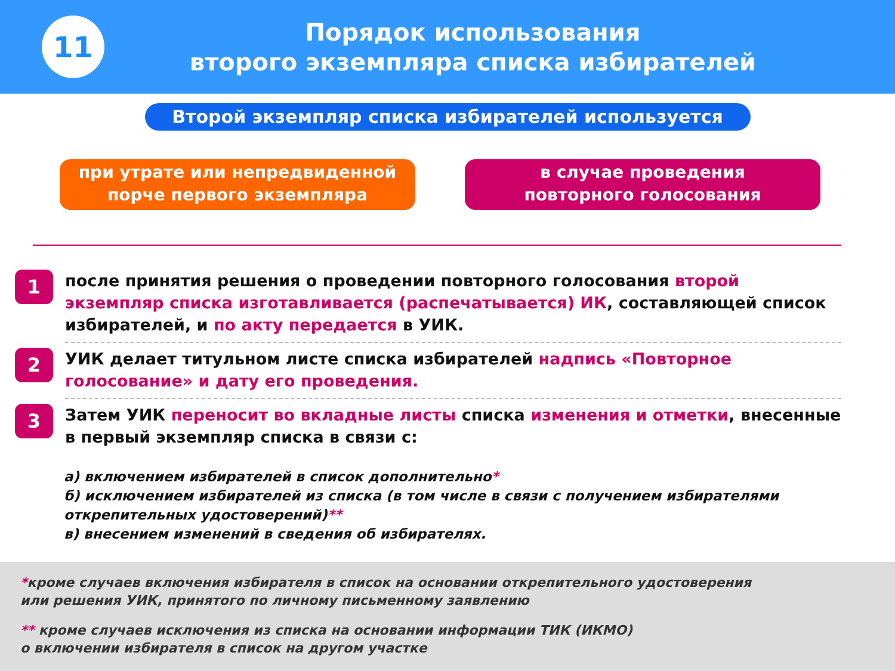11
Порядок использования
второго экземпляра списка избирателей
Второй экземпляр списка избирателей используется
при утрате или непредвиденной
порче первого экземпляра
в случае проведения
повторного голосования
1
после принятия решения о проведении повторного голосования второй экземпляр списка изготавливается (распечатывается) ИК, составляющей список избирателей, и по акту передается в УИК.
2
УИК делает титульном листе списка избирателей надпись «Повторное голосование» и дату его проведения.
3
Затем УИК переносит во вкладные листы списка изменения и отметки, внесенные в первый экземпляр списка в связи с:
а) включением избирателей в список дополнительно*
б) исключением избирателей из списка (в том числе в связи с получением избирателями открепительных удостоверений)**
в) внесением изменений в сведения об избирателях.
*кроме случаев включения избирателя в список на основании открепительного удостоверения
или решения УИК, принятого по личному письменному заявлению
** кроме случаев исключения из списка на основании информации ТИК (ИКМО)
о включении избирателя в список на другом участке